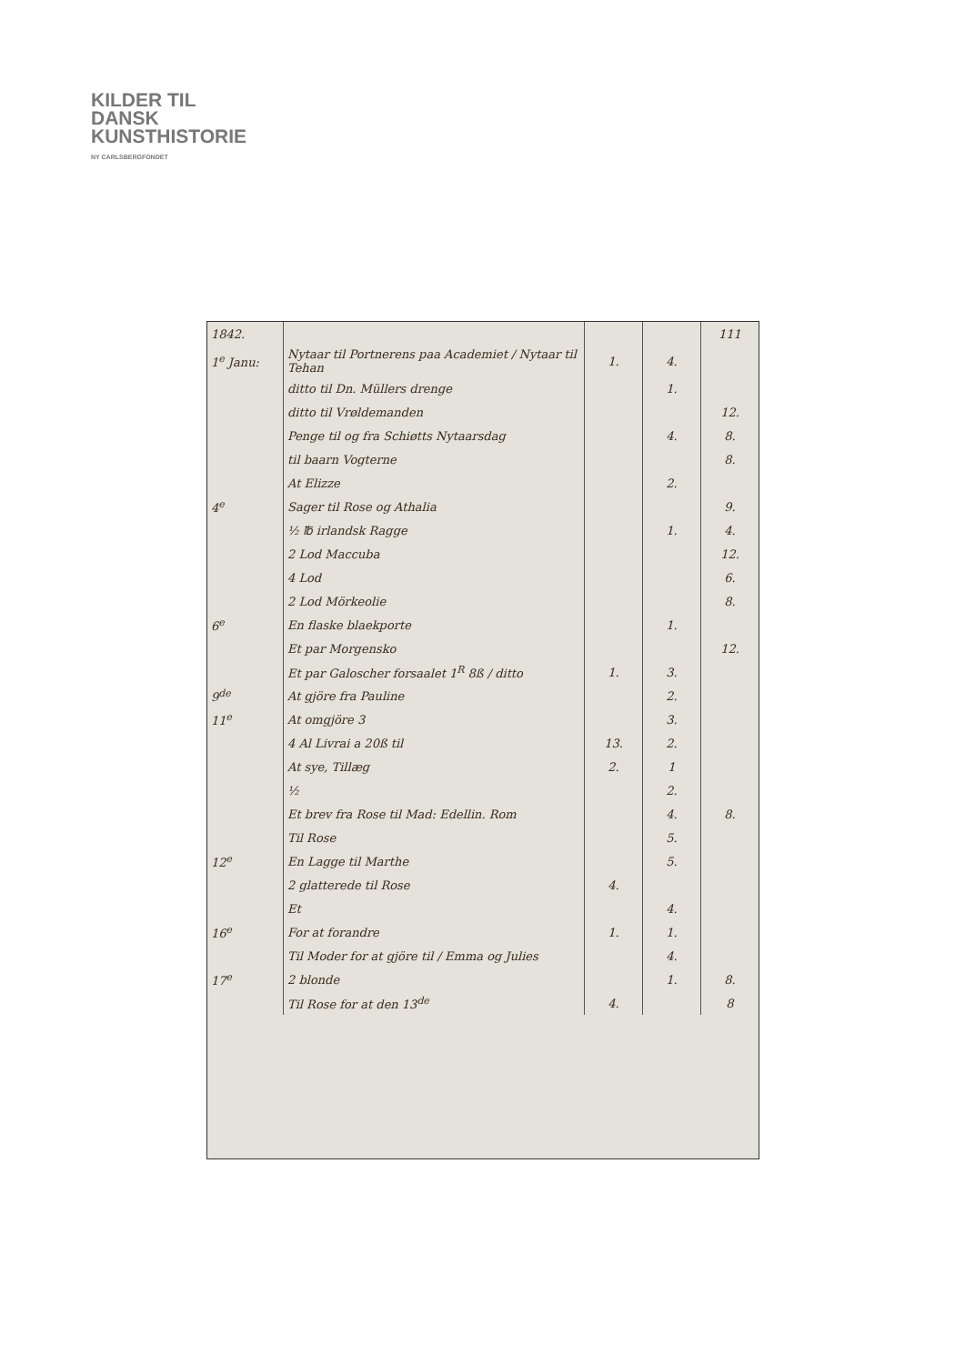KILDER TIL
DANSK
KUNSTHISTORIE
NY CARLSBERGFONDET
| 1842. | | | | 111 |
| 1<sup>e</sup> Janu: | Nytaar til Portnerens paa Academiet / Nytaar til Tehan | 1. | 4. | |
| | ditto til Dn. Müllers drenge | | 1. | |
| | ditto til Vrøldemanden | | | 12. |
| | Penge til og fra Schiøtts Nytaarsdag | | 4. | 8. |
| | til baarn Vogterne | | | 8. |
| | At Elizze | | 2. | |
| 4<sup>e</sup> | Sager til Rose og Athalia | | | 9. |
| | ½ ℔ irlandsk Ragge | | 1. | 4. |
| | 2 Lod Maccuba | | | 12. |
| | 4 Lod | | | 6. |
| | 2 Lod Mörkeolie | | | 8. |
| 6<sup>e</sup> | En flaske blaekporte | | 1. | |
| | Et par Morgensko | | | 12. |
| | Et par Galoscher forsaalet 1<sup>R</sup> 8ß / ditto | 1. | 3. | |
| 9<sup>de</sup> | At gjöre fra Pauline | | 2. | |
| 11<sup>e</sup> | At omgjöre 3 | | 3. | |
| | 4 Al Livrai a 20ß til | 13. | 2. | |
| | At sye, Tillæg | 2. | 1 | |
| | ½ | | 2. | |
| | Et brev fra Rose til Mad: Edellin. Rom | | 4. | 8. |
| | Til Rose | | 5. | |
| 12<sup>e</sup> | En Lagge til Marthe | | 5. | |
| | 2 glatterede til Rose | 4. | | |
| | Et | | 4. | |
| 16<sup>e</sup> | For at forandre | 1. | 1. | |
| | Til Moder for at gjöre til / Emma og Julies | | 4. | |
| 17<sup>e</sup> | 2 blonde | | 1. | 8. |
| | Til Rose for at den 13<sup>de</sup> | 4. | | 8 |